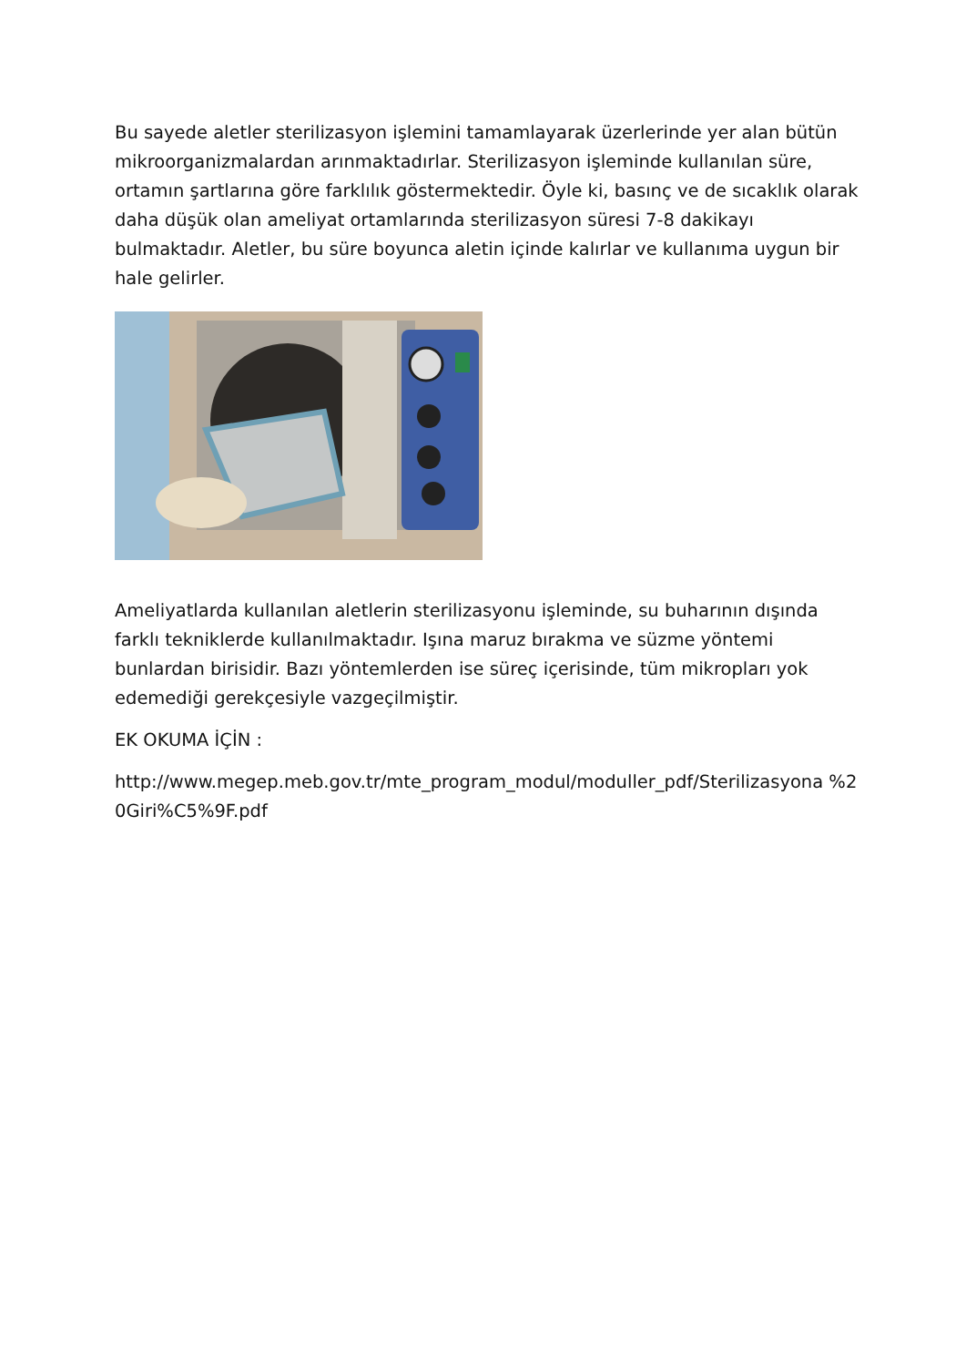Bu sayede aletler sterilizasyon işlemini tamamlayarak üzerlerinde yer alan bütün mikroorganizmalardan arınmaktadırlar. Sterilizasyon işleminde kullanılan süre, ortamın şartlarına göre farklılık göstermektedir. Öyle ki, basınç ve de sıcaklık olarak daha düşük olan ameliyat ortamlarında sterilizasyon süresi 7-8 dakikayı bulmaktadır. Aletler, bu süre boyunca aletin içinde kalırlar ve kullanıma uygun bir hale gelirler.
Ameliyatlarda kullanılan aletlerin sterilizasyonu işleminde, su buharının dışında farklı tekniklerde kullanılmaktadır. Işına maruz bırakma ve süzme yöntemi bunlardan birisidir. Bazı yöntemlerden ise süreç içerisinde, tüm mikropları yok edemediği gerekçesiyle vazgeçilmiştir.
EK OKUMA İÇİN :
http://www.megep.meb.gov.tr/mte_program_modul/moduller_pdf/Sterilizasyona %20Giri%C5%9F.pdf